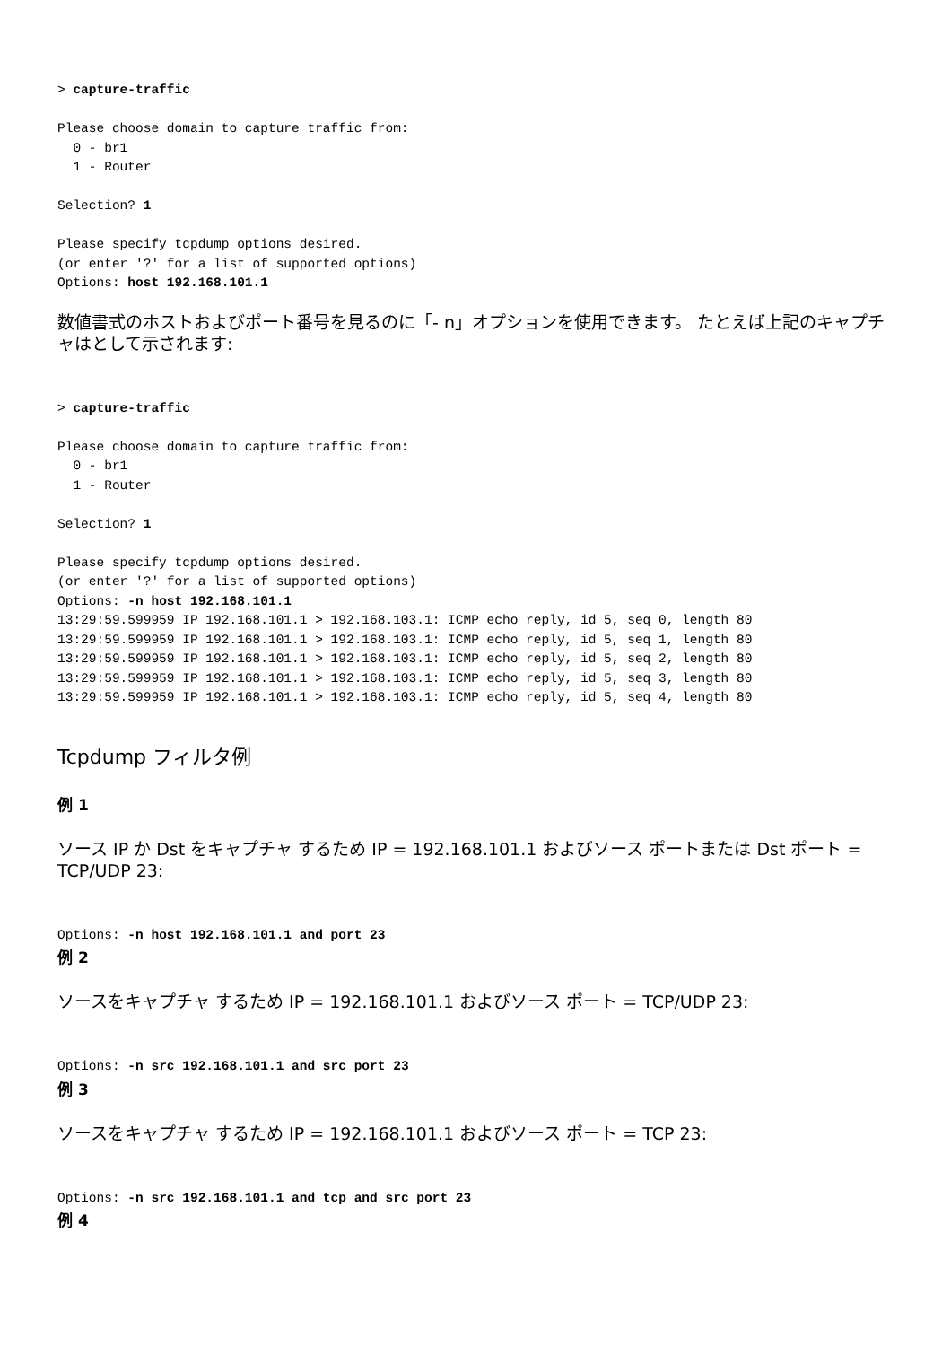> capture-traffic

Please choose domain to capture traffic from:
  0 - br1
  1 - Router

Selection? 1

Please specify tcpdump options desired.
(or enter '?' for a list of supported options)
Options: host 192.168.101.1
数値書式のホストおよびポート番号を見るのに「- n」オプションを使用できます。 たとえば上記のキャプチャはとして示されます:
> capture-traffic

Please choose domain to capture traffic from:
  0 - br1
  1 - Router

Selection? 1

Please specify tcpdump options desired.
(or enter '?' for a list of supported options)
Options: -n host 192.168.101.1
13:29:59.599959 IP 192.168.101.1 > 192.168.103.1: ICMP echo reply, id 5, seq 0, length 80
13:29:59.599959 IP 192.168.101.1 > 192.168.103.1: ICMP echo reply, id 5, seq 1, length 80
13:29:59.599959 IP 192.168.101.1 > 192.168.103.1: ICMP echo reply, id 5, seq 2, length 80
13:29:59.599959 IP 192.168.101.1 > 192.168.103.1: ICMP echo reply, id 5, seq 3, length 80
13:29:59.599959 IP 192.168.101.1 > 192.168.103.1: ICMP echo reply, id 5, seq 4, length 80
Tcpdump フィルタ例
例 1
ソース IP か Dst をキャプチャ するため IP = 192.168.101.1 およびソース ポートまたは Dst ポート = TCP/UDP 23:
Options: -n host 192.168.101.1 and port 23
例 2
ソースをキャプチャ するため IP = 192.168.101.1 およびソース ポート = TCP/UDP 23:
Options: -n src 192.168.101.1 and src port 23
例 3
ソースをキャプチャ するため IP = 192.168.101.1 およびソース ポート = TCP 23:
Options: -n src 192.168.101.1 and tcp and src port 23
例 4